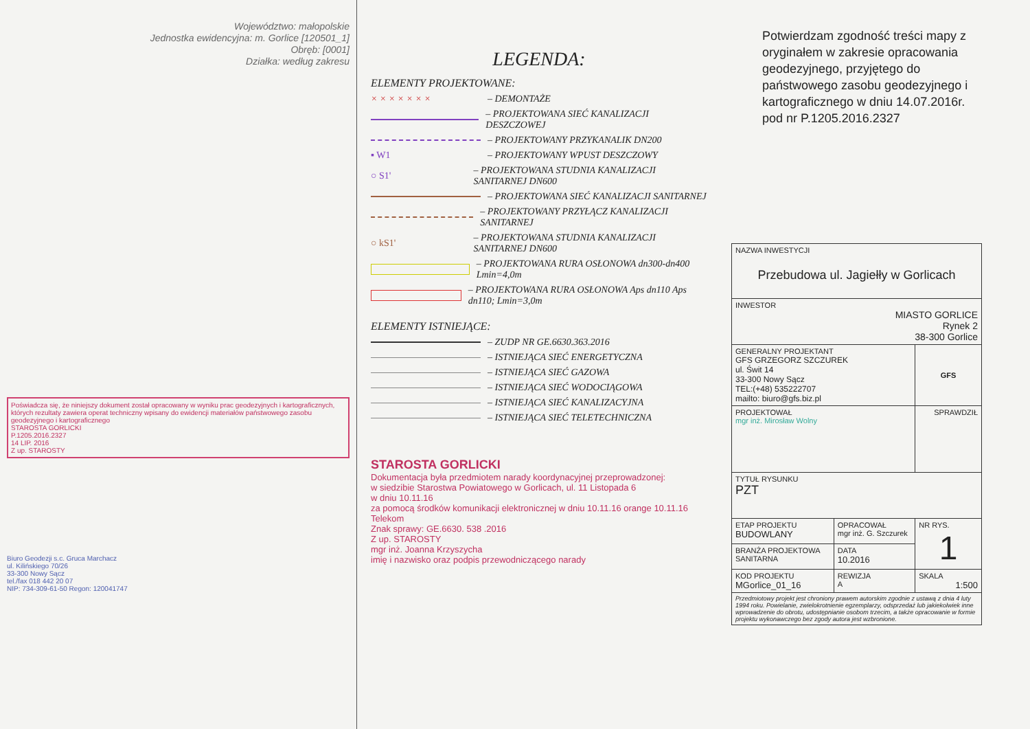Województwo: małopolskie
Jednostka ewidencyjna: m. Gorlice [120501_1]
Obręb: [0001]
Działka: według zakresu
Poświadcza się, że niniejszy dokument został opracowany w wyniku prac geodezyjnych i kartograficznych, których rezultaty zawiera operat techniczny wpisany do ewidencji materiałów państwowego zasobu geodezyjnego i kartograficznego
STAROSTA GORLICKI
P.1205.2016.2327
14 LIP. 2016
Z up. STAROSTY
Biuro Geodezji s.c. Gruca Marchacz
ul. Kilińskiego 70/26
33-300 Nowy Sącz
tel./fax 018 442 20 07
NIP: 734-309-61-50 Regon: 120041747
LEGENDA:
ELEMENTY PROJEKTOWANE:
× × × × × × × – DEMONTAŻE
– PROJEKTOWANA SIEĆ KANALIZACJI DESZCZOWEJ
– PROJEKTOWANY PRZYKANALIK DN200
▪ W1 – PROJEKTOWANY WPUST DESZCZOWY
○ S1' – PROJEKTOWANA STUDNIA KANALIZACJI SANITARNEJ DN600
– PROJEKTOWANA SIEĆ KANALIZACJI SANITARNEJ
– PROJEKTOWANY PRZYŁĄCZ KANALIZACJI SANITARNEJ
○ kS1' – PROJEKTOWANA STUDNIA KANALIZACJI SANITARNEJ DN600
– PROJEKTOWANA RURA OSŁONOWA dn300-dn400 Lmin=4,0m
– PROJEKTOWANA RURA OSŁONOWA Aps dn110 Aps dn110; Lmin=3,0m
ELEMENTY ISTNIEJĄCE:
– ZUDP NR GE.6630.363.2016
– ISTNIEJĄCA SIEĆ ENERGETYCZNA
– ISTNIEJĄCA SIEĆ GAZOWA
– ISTNIEJĄCA SIEĆ WODOCIĄGOWA
– ISTNIEJĄCA SIEĆ KANALIZACYJNA
– ISTNIEJĄCA SIEĆ TELETECHNICZNA
STAROSTA GORLICKI
Dokumentacja była przedmiotem narady koordynacyjnej przeprowadzonej:
w siedzibie Starostwa Powiatowego w Gorlicach, ul. 11 Listopada 6
w dniu 10.11.16
za pomocą środków komunikacji elektronicznej w dniu 10.11.16 orange 10.11.16 Telekom
Znak sprawy: GE.6630. 538 .2016
Z up. STAROSTY
mgr inż. Joanna Krzyszycha
imię i nazwisko oraz podpis przewodniczącego narady
Potwierdzam zgodność treści mapy z oryginałem w zakresie opracowania geodezyjnego, przyjętego do państwowego zasobu geodezyjnego i kartograficznego w dniu 14.07.2016r. pod nr P.1205.2016.2327
| NAZWA INWESTYCJI Przebudowa ul. Jagiełły w Gorlicach | | |
| INWESTOR MIASTO GORLICE Rynek 2 38-300 Gorlice | | |
| GENERALNY PROJEKTANT GFS GRZEGORZ SZCZUREK ul. Świt 14 33-300 Nowy Sącz TEL:(+48) 535222707 mailto: biuro@gfs.biz.pl | | GFS |
| PROJEKTOWAŁ mgr inż. Mirosław Wolny | | SPRAWDZIŁ |
| TYTUŁ RYSUNKU PZT | | |
| ETAP PROJEKTU BUDOWLANY | OPRACOWAŁ mgr inż. G. Szczurek | NR RYS. 1 |
| BRANŻA PROJEKTOWA SANITARNA | DATA 10.2016 | |
| KOD PROJEKTU MGorlice_01_16 | REWIZJA A | SKALA 1:500 |
| Przedmiotowy projekt jest chroniony prawem autorskim zgodnie z ustawą z dnia 4 luty 1994 roku. Powielanie, zwielokrotnienie egzemplarzy, odsprzedaż lub jakiekolwiek inne wprowadzenie do obrotu, udostępnianie osobom trzecim, a także opracowanie w formie projektu wykonawczego bez zgody autora jest wzbronione. | | |